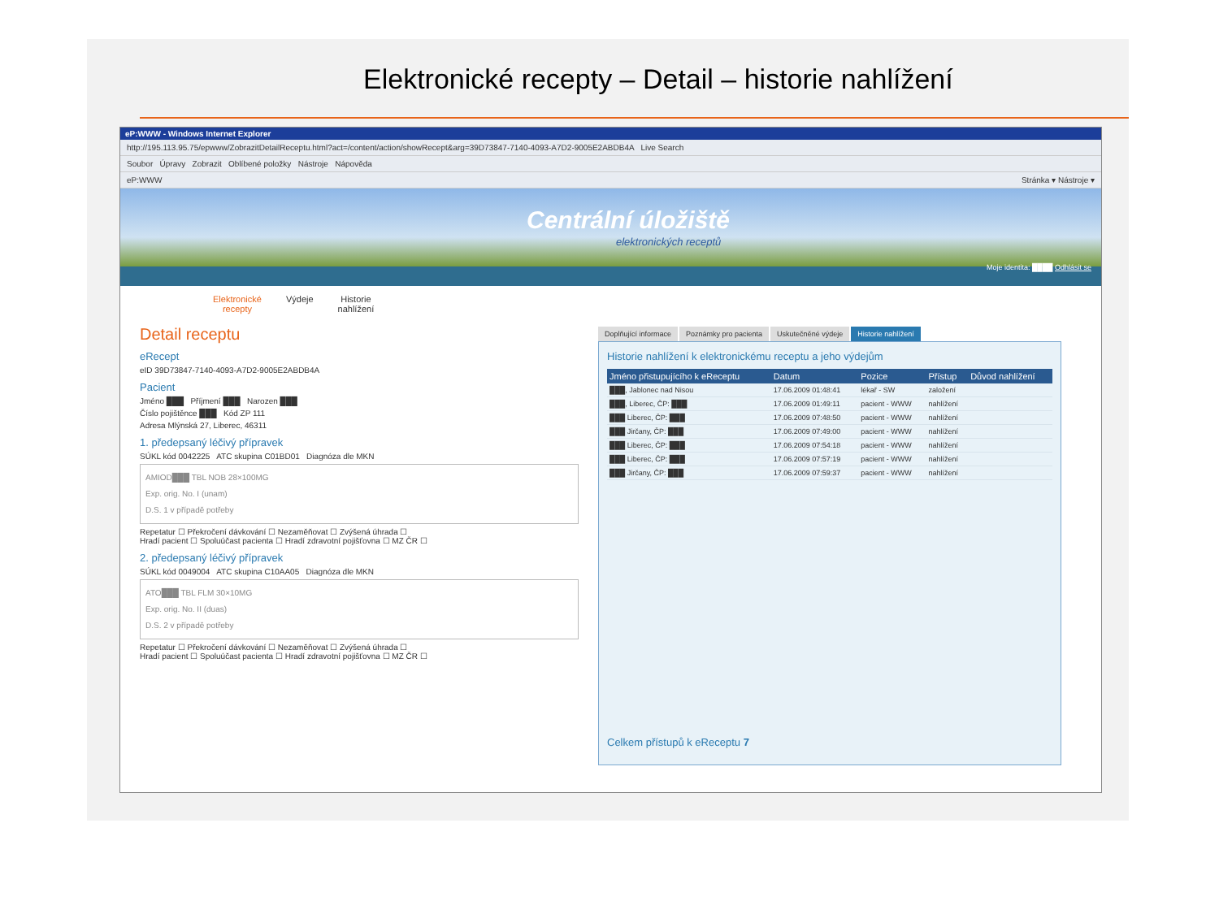Elektronické recepty – Detail – historie nahlížení
eP:WWW - Windows Internet Explorer
http://195.113.95.75/epwww/ZobrazitDetailReceptu.html?act=/content/action/showRecept&arg=39D73847-7140-4093-A7D2-9005E2ABDB4A Live Search
Soubor Úpravy Zobrazit Oblíbené položky Nástroje Nápověda
eP:WWW Stránka ▾ Nástroje ▾
Centrální úložiště
elektronických receptů
Moje identita: ████ Odhlásit se
Elektronické
recepty
Výdeje Historie
nahlížení
Detail receptu
eRecept
eID 39D73847-7140-4093-A7D2-9005E2ABDB4A
Pacient
Jméno ███ Příjmení ███ Narozen ███
Číslo pojištěnce ███ Kód ZP 111
Adresa Mlýnská 27, Liberec, 46311
1. předepsaný léčivý přípravek
SÚKL kód 0042225 ATC skupina C01BD01 Diagnóza dle MKN
AMIOD███ TBL NOB 28×100MG
Exp. orig. No. I (unam)
D.S. 1 v případě potřeby
Repetatur ☐ Překročení dávkování ☐ Nezaměňovat ☐ Zvýšená úhrada ☐
Hradí pacient ☐ Spoluúčast pacienta ☐ Hradí zdravotní pojišťovna ☐ MZ ČR ☐
2. předepsaný léčivý přípravek
SÚKL kód 0049004 ATC skupina C10AA05 Diagnóza dle MKN
ATO███ TBL FLM 30×10MG
Exp. orig. No. II (duas)
D.S. 2 v případě potřeby
Repetatur ☐ Překročení dávkování ☐ Nezaměňovat ☐ Zvýšená úhrada ☐
Hradí pacient ☐ Spoluúčast pacienta ☐ Hradí zdravotní pojišťovna ☐ MZ ČR ☐
Doplňující informace Poznámky pro pacienta Uskutečněné výdeje Historie nahlížení
Historie nahlížení k elektronickému receptu a jeho výdejům
| Jméno přistupujícího k eReceptu | Datum | Pozice | Přístup | Důvod nahlížení |
| --- | --- | --- | --- | --- |
| ███, Jablonec nad Nisou | 17.06.2009 01:48:41 | lékař - SW | založení | |
| ███, Liberec, ČP: ███ | 17.06.2009 01:49:11 | pacient - WWW | nahlížení | |
| ███ Liberec, ČP: ███ | 17.06.2009 07:48:50 | pacient - WWW | nahlížení | |
| ███ Jirčany, ČP: ███ | 17.06.2009 07:49:00 | pacient - WWW | nahlížení | |
| ███ Liberec, ČP: ███ | 17.06.2009 07:54:18 | pacient - WWW | nahlížení | |
| ███ Liberec, ČP: ███ | 17.06.2009 07:57:19 | pacient - WWW | nahlížení | |
| ███ Jirčany, ČP: ███ | 17.06.2009 07:59:37 | pacient - WWW | nahlížení | |
Celkem přístupů k eReceptu 7